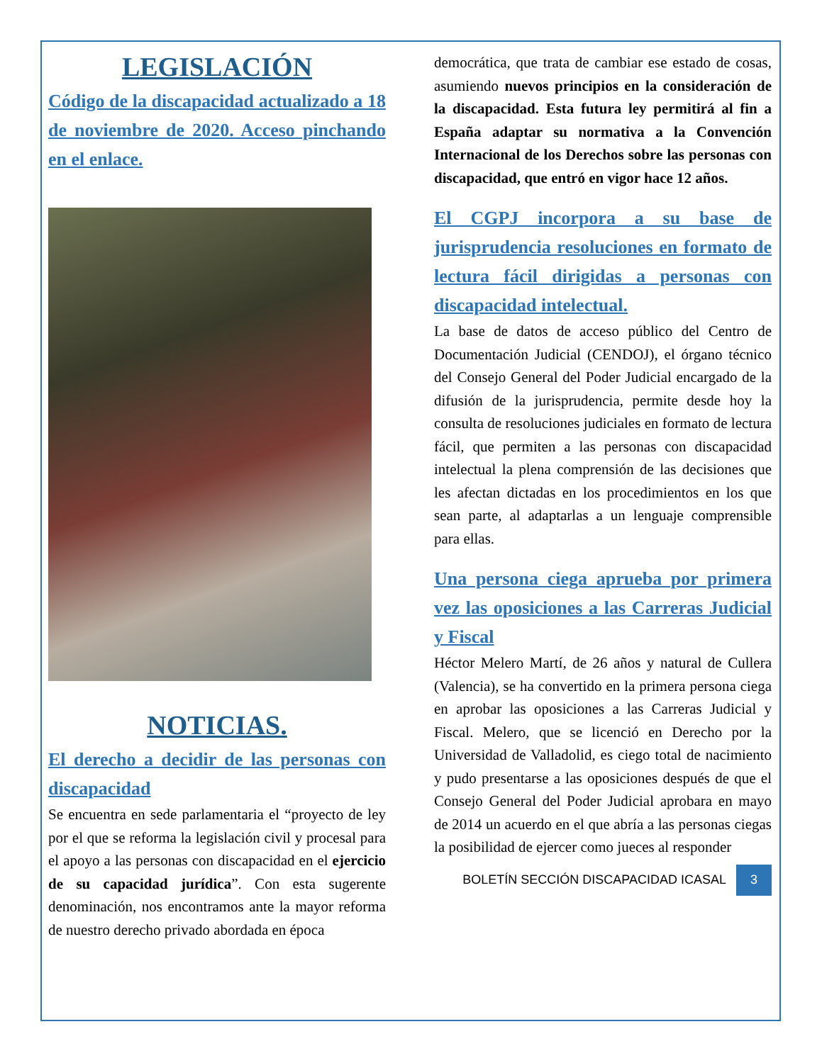LEGISLACIÓN
Código de la discapacidad actualizado a 18 de noviembre de 2020. Acceso pinchando en el enlace.
NOTICIAS.
El derecho a decidir de las personas con discapacidad
Se encuentra en sede parlamentaria el “proyecto de ley por el que se reforma la legislación civil y procesal para el apoyo a las personas con discapacidad en el ejercicio de su capacidad jurídica”. Con esta sugerente denominación, nos encontramos ante la mayor reforma de nuestro derecho privado abordada en época
democrática, que trata de cambiar ese estado de cosas, asumiendo nuevos principios en la consideración de la discapacidad. Esta futura ley permitirá al fin a España adaptar su normativa a la Convención Internacional de los Derechos sobre las personas con discapacidad, que entró en vigor hace 12 años.
El CGPJ incorpora a su base de jurisprudencia resoluciones en formato de lectura fácil dirigidas a personas con discapacidad intelectual.
La base de datos de acceso público del Centro de Documentación Judicial (CENDOJ), el órgano técnico del Consejo General del Poder Judicial encargado de la difusión de la jurisprudencia, permite desde hoy la consulta de resoluciones judiciales en formato de lectura fácil, que permiten a las personas con discapacidad intelectual la plena comprensión de las decisiones que les afectan dictadas en los procedimientos en los que sean parte, al adaptarlas a un lenguaje comprensible para ellas.
Una persona ciega aprueba por primera vez las oposiciones a las Carreras Judicial y Fiscal
Héctor Melero Martí, de 26 años y natural de Cullera (Valencia), se ha convertido en la primera persona ciega en aprobar las oposiciones a las Carreras Judicial y Fiscal. Melero, que se licenció en Derecho por la Universidad de Valladolid, es ciego total de nacimiento y pudo presentarse a las oposiciones después de que el Consejo General del Poder Judicial aprobara en mayo de 2014 un acuerdo en el que abría a las personas ciegas la posibilidad de ejercer como jueces al responder
BOLETÍN SECCIÓN DISCAPACIDAD ICASAL 3